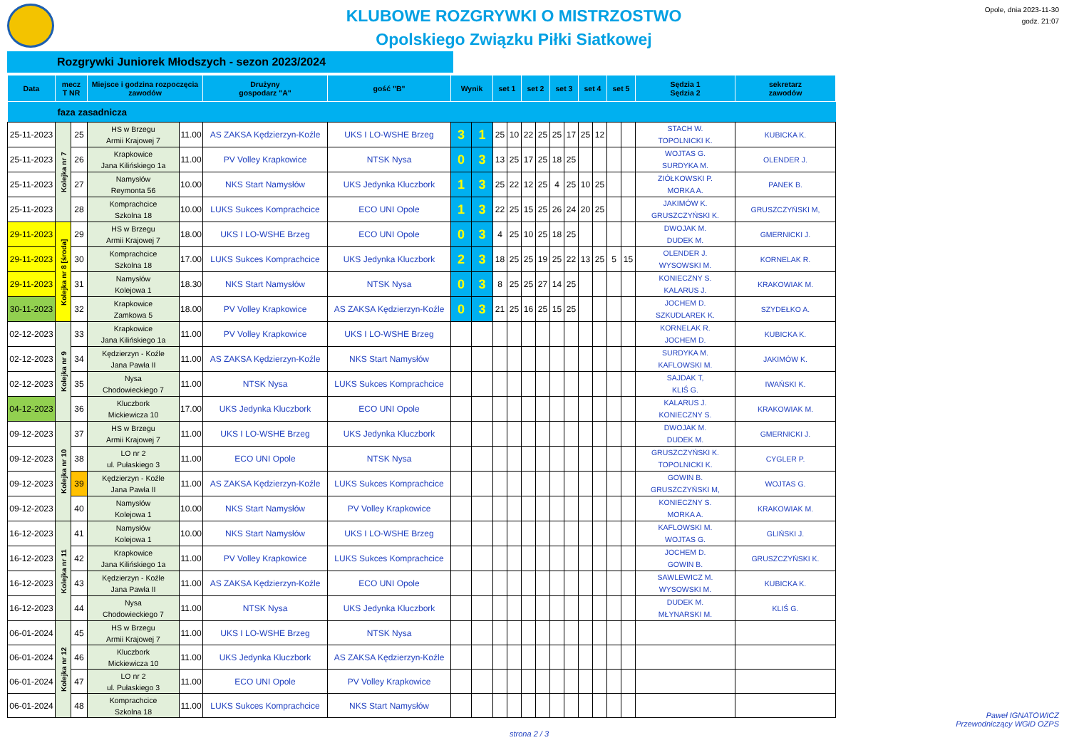KLUBOWE ROZGRYWKI O MISTRZOSTWO
Opolskiego Związku Piłki Siatkowej
Opole, dnia 2023-11-30
godz. 21:07
Rozgrywki Juniorek Młodszych - sezon 2023/2024
| Data | mecz T NR | | Miejsce i godzina rozpoczęcia zawodów | | Drużyny gospodarz "A" | gość "B" | Wynik | | set 1 | | set 2 | | set 3 | | set 4 | | set 5 | | Sędzia 1 Sędzia 2 | sekretarz zawodów |
| --- | --- | --- | --- | --- | --- | --- | --- | --- | --- | --- | --- | --- | --- | --- | --- | --- | --- | --- | --- | --- |
| faza zasadnicza | | | | | | | | | | | | | | | | | | | | |
| 25-11-2023 | Kolejka nr 7 | 25 | HS w Brzegu Armii Krajowej 7 | 11.00 | AS ZAKSA Kędzierzyn-Koźle | UKS I LO-WSHE Brzeg | 3 | 1 | 25 | 10 | 22 | 25 | 25 | 17 | 25 | 12 | | | STACH W. TOPOLNICKI K. | KUBICKA K. |
| 25-11-2023 | | 26 | Krapkowice Jana Kilińskiego 1a | 11.00 | PV Volley Krapkowice | NTSK Nysa | 0 | 3 | 13 | 25 | 17 | 25 | 18 | 25 | | | | | WOJTAS G. SURDYKA M. | OLENDER J. |
| 25-11-2023 | | 27 | Namysłów Reymonta 56 | 10.00 | NKS Start Namysłów | UKS Jedynka Kluczbork | 1 | 3 | 25 | 22 | 12 | 25 | 4 | 25 | 10 | 25 | | | ZIÓŁKOWSKI P. MORKA A. | PANEK B. |
| 25-11-2023 | | 28 | Komprachcice Szkolna 18 | 10.00 | LUKS Sukces Komprachcice | ECO UNI Opole | 1 | 3 | 22 | 25 | 15 | 25 | 26 | 24 | 20 | 25 | | | JAKIMÓW K. GRUSZCZYŃSKI K. | GRUSZCZYŃSKI M, |
| 29-11-2023 | Kolejka nr 8 [środa] | 29 | HS w Brzegu Armii Krajowej 7 | 18.00 | UKS I LO-WSHE Brzeg | ECO UNI Opole | 0 | 3 | 4 | 25 | 10 | 25 | 18 | 25 | | | | | DWOJAK M. DUDEK M. | GMERNICKI J. |
| 29-11-2023 | | 30 | Komprachcice Szkolna 18 | 17.00 | LUKS Sukces Komprachcice | UKS Jedynka Kluczbork | 2 | 3 | 18 | 25 | 25 | 19 | 25 | 22 | 13 | 25 | 5 | 15 | OLENDER J. WYSOWSKI M. | KORNELAK R. |
| 29-11-2023 | | 31 | Namysłów Kolejowa 1 | 18.30 | NKS Start Namysłów | NTSK Nysa | 0 | 3 | 8 | 25 | 25 | 27 | 14 | 25 | | | | | KONIECZNY S. KALARUS J. | KRAKOWIAK M. |
| 30-11-2023 | | 32 | Krapkowice Zamkowa 5 | 18.00 | PV Volley Krapkowice | AS ZAKSA Kędzierzyn-Koźle | 0 | 3 | 21 | 25 | 16 | 25 | 15 | 25 | | | | | JOCHEM D. SZKUDLAREK K. | SZYDEŁKO A. |
| 02-12-2023 | Kolejka nr 9 | 33 | Krapkowice Jana Kilińskiego 1a | 11.00 | PV Volley Krapkowice | UKS I LO-WSHE Brzeg | | | | | | | | | | | | | KORNELAK R. JOCHEM D. | KUBICKA K. |
| 02-12-2023 | | 34 | Kędzierzyn - Koźle Jana Pawła II | 11.00 | AS ZAKSA Kędzierzyn-Koźle | NKS Start Namysłów | | | | | | | | | | | | | SURDYKA M. KAFLOWSKI M. | JAKIMÓW K. |
| 02-12-2023 | | 35 | Nysa Chodowieckiego 7 | 11.00 | NTSK Nysa | LUKS Sukces Komprachcice | | | | | | | | | | | | | SAJDAK T, KLIŚ G. | IWAŃSKI K. |
| 04-12-2023 | | 36 | Kluczbork Mickiewicza 10 | 17.00 | UKS Jedynka Kluczbork | ECO UNI Opole | | | | | | | | | | | | | KALARUS J. KONIECZNY S. | KRAKOWIAK M. |
| 09-12-2023 | Kolejka nr 10 | 37 | HS w Brzegu Armii Krajowej 7 | 11.00 | UKS I LO-WSHE Brzeg | UKS Jedynka Kluczbork | | | | | | | | | | | | | DWOJAK M. DUDEK M. | GMERNICKI J. |
| 09-12-2023 | | 38 | LO nr 2 ul. Pułaskiego 3 | 11.00 | ECO UNI Opole | NTSK Nysa | | | | | | | | | | | | | GRUSZCZYŃSKI K. TOPOLNICKI K. | CYGLER P. |
| 09-12-2023 | | 39 | Kędzierzyn - Koźle Jana Pawła II | 11.00 | AS ZAKSA Kędzierzyn-Koźle | LUKS Sukces Komprachcice | | | | | | | | | | | | | GOWIN B. GRUSZCZYŃSKI M, | WOJTAS G. |
| 09-12-2023 | | 40 | Namysłów Kolejowa 1 | 10.00 | NKS Start Namysłów | PV Volley Krapkowice | | | | | | | | | | | | | KONIECZNY S. MORKA A. | KRAKOWIAK M. |
| 16-12-2023 | Kolejka nr 11 | 41 | Namysłów Kolejowa 1 | 10.00 | NKS Start Namysłów | UKS I LO-WSHE Brzeg | | | | | | | | | | | | | KAFLOWSKI M. WOJTAS G. | GLIŃSKI J. |
| 16-12-2023 | | 42 | Krapkowice Jana Kilińskiego 1a | 11.00 | PV Volley Krapkowice | LUKS Sukces Komprachcice | | | | | | | | | | | | | JOCHEM D. GOWIN B. | GRUSZCZYŃSKI K. |
| 16-12-2023 | | 43 | Kędzierzyn - Koźle Jana Pawła II | 11.00 | AS ZAKSA Kędzierzyn-Koźle | ECO UNI Opole | | | | | | | | | | | | | SAWLEWICZ M. WYSOWSKI M. | KUBICKA K. |
| 16-12-2023 | | 44 | Nysa Chodowieckiego 7 | 11.00 | NTSK Nysa | UKS Jedynka Kluczbork | | | | | | | | | | | | | DUDEK M. MŁYNARSKI M. | KLIŚ G. |
| 06-01-2024 | Kolejka nr 12 | 45 | HS w Brzegu Armii Krajowej 7 | 11.00 | UKS I LO-WSHE Brzeg | NTSK Nysa | | | | | | | | | | | | | | |
| 06-01-2024 | | 46 | Kluczbork Mickiewicza 10 | 11.00 | UKS Jedynka Kluczbork | AS ZAKSA Kędzierzyn-Koźle | | | | | | | | | | | | | | |
| 06-01-2024 | | 47 | LO nr 2 ul. Pułaskiego 3 | 11.00 | ECO UNI Opole | PV Volley Krapkowice | | | | | | | | | | | | | | |
| 06-01-2024 | | 48 | Komprachcice Szkolna 18 | 11.00 | LUKS Sukces Komprachcice | NKS Start Namysłów | | | | | | | | | | | | | | |
strona 2 / 3 Paweł IGNATOWICZ
Przewodniczący WGiD OZPS